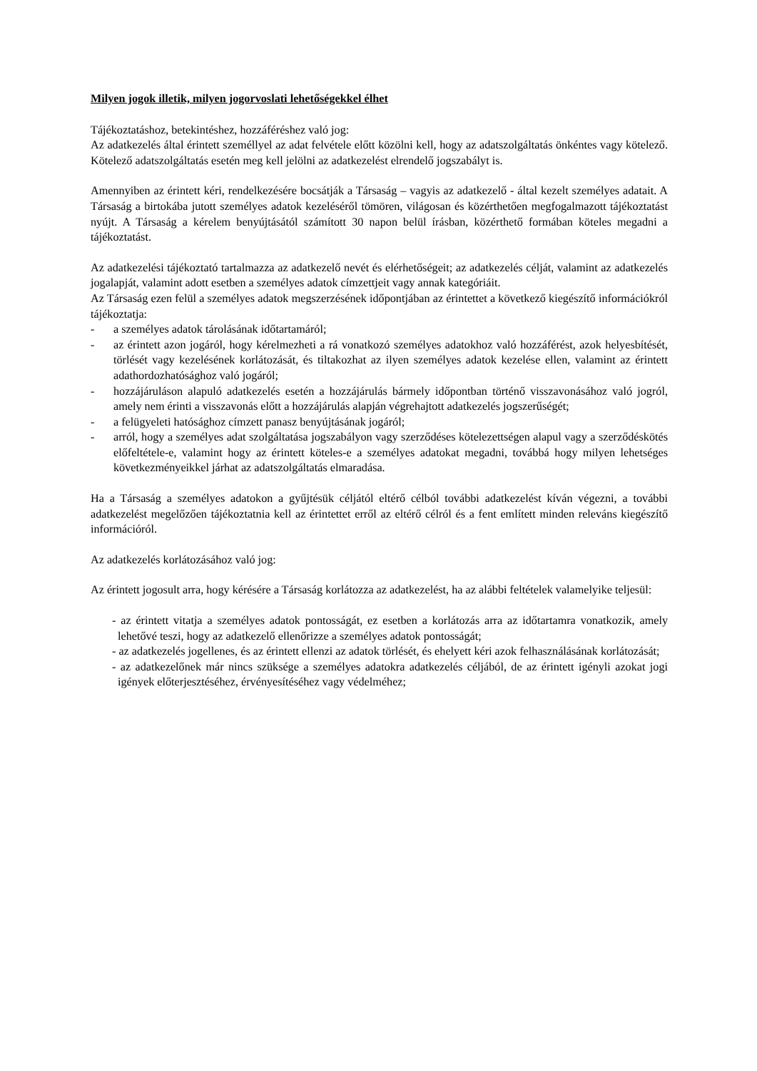Milyen jogok illetik, milyen jogorvoslati lehetőségekkel élhet
Tájékoztatáshoz, betekintéshez, hozzáféréshez való jog:
Az adatkezelés által érintett személlyel az adat felvétele előtt közölni kell, hogy az adatszolgáltatás önkéntes vagy kötelező. Kötelező adatszolgáltatás esetén meg kell jelölni az adatkezelést elrendelő jogszabályt is.
Amennyiben az érintett kéri, rendelkezésére bocsátják a Társaság – vagyis az adatkezelő - által kezelt személyes adatait. A Társaság a birtokába jutott személyes adatok kezeléséről tömören, világosan és közérthetően megfogalmazott tájékoztatást nyújt. A Társaság a kérelem benyújtásától számított 30 napon belül írásban, közérthető formában köteles megadni a tájékoztatást.
Az adatkezelési tájékoztató tartalmazza az adatkezelő nevét és elérhetőségeit; az adatkezelés célját, valamint az adatkezelés jogalapját, valamint adott esetben a személyes adatok címzettjeit vagy annak kategóriáit.
Az Társaság ezen felül a személyes adatok megszerzésének időpontjában az érintettet a következő kiegészítő információkról tájékoztatja:
- a személyes adatok tárolásának időtartamáról;
- az érintett azon jogáról, hogy kérelmezheti a rá vonatkozó személyes adatokhoz való hozzáférést, azok helyesbítését, törlését vagy kezelésének korlátozását, és tiltakozhat az ilyen személyes adatok kezelése ellen, valamint az érintett adathordozhatósághoz való jogáról;
- hozzájáruláson alapuló adatkezelés esetén a hozzájárulás bármely időpontban történő visszavonásához való jogról, amely nem érinti a visszavonás előtt a hozzájárulás alapján végrehajtott adatkezelés jogszerűségét;
- a felügyeleti hatósághoz címzett panasz benyújtásának jogáról;
- arról, hogy a személyes adat szolgáltatása jogszabályon vagy szerződéses kötelezettségen alapul vagy a szerződéskötés előfeltétele-e, valamint hogy az érintett köteles-e a személyes adatokat megadni, továbbá hogy milyen lehetséges következményeikkel járhat az adatszolgáltatás elmaradása.
Ha a Társaság a személyes adatokon a gyűjtésük céljától eltérő célból további adatkezelést kíván végezni, a további adatkezelést megelőzően tájékoztatnia kell az érintettet erről az eltérő célról és a fent említett minden releváns kiegészítő információról.
Az adatkezelés korlátozásához való jog:
Az érintett jogosult arra, hogy kérésére a Társaság korlátozza az adatkezelést, ha az alábbi feltételek valamelyike teljesül:
- az érintett vitatja a személyes adatok pontosságát, ez esetben a korlátozás arra az időtartamra vonatkozik, amely lehetővé teszi, hogy az adatkezelő ellenőrizze a személyes adatok pontosságát;
- az adatkezelés jogellenes, és az érintett ellenzi az adatok törlését, és ehelyett kéri azok felhasználásának korlátozását;
- az adatkezelőnek már nincs szüksége a személyes adatokra adatkezelés céljából, de az érintett igényli azokat jogi igények előterjesztéséhez, érvényesítéséhez vagy védelméhez;